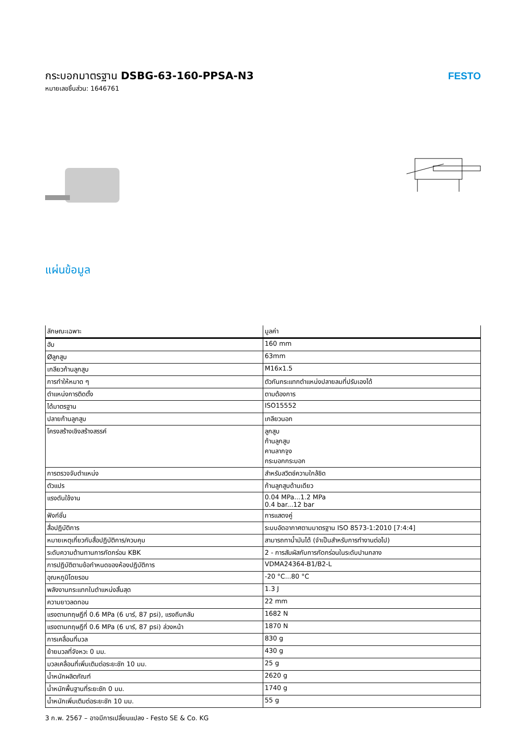กระบอกมาตรฐาน DSBG-63-160-PPSA-N3
หมายเลขชิ้นส่วน: 1646761
FESTO
แผ่นข้อมูล
| ลักษณะเฉพาะ | มูลค่า |
| --- | --- |
| ฮับ | 160 mm |
| Øลูกสูบ | 63mm |
| เกลียวก้านลูกสูบ | M16x1.5 |
| การทำให้หมาด ๆ | ตัวกันกระแทกตำแหน่งปลายลมที่ปรับเองได้ |
| ตำแหน่งการติดตั้ง | ตามต้องการ |
| ได้มาตรฐาน | ISO15552 |
| ปลายก้านลูกสูบ | เกลียวนอก |
| โครงสร้างเชิงสร้างสรรค์ | ลูกสูบ ก้านลูกสูบ คานลากจูง กระบอกกระบอก |
| การตรวจจับตำแหน่ง | สำหรับสวิตช์ความใกล้ชิด |
| ตัวแปร | ก้านลูกสูบด้านเดียว |
| แรงดันใช้งาน | 0.04 MPa...1.2 MPa 0.4 bar...12 bar |
| ฟังก์ชั่น | การแสดงคู่ |
| สื่อปฏิบัติการ | ระบบอัดอากาศตามมาตรฐาน ISO 8573-1:2010 [7:4:4] |
| หมายเหตุเกี่ยวกับสื่อปฏิบัติการ/ควบคุม | สามารถทาน้ำมันได้ (จำเป็นสำหรับการทำงานต่อไป) |
| ระดับความต้านทานการกัดกร่อน KBK | 2 - การสัมผัสกับการกัดกร่อนในระดับปานกลาง |
| การปฏิบัติตามข้อกำหนดของห้องปฏิบัติการ | VDMA24364-B1/B2-L |
| อุณหภูมิโดยรอบ | -20 °C...80 °C |
| พลังงานกระแทกในตำแหน่งสิ้นสุด | 1.3 J |
| ความยาวลดทอน | 22 mm |
| แรงตามทฤษฎีที่ 0.6 MPa (6 บาร์, 87 psi), แรงถีบกลับ | 1682 N |
| แรงตามทฤษฎีที่ 0.6 MPa (6 บาร์, 87 psi) ล่วงหน้า | 1870 N |
| การเคลื่อนที่มวล | 830 g |
| ย้ายมวลที่จังหวะ 0 มม. | 430 g |
| มวลเคลื่อนที่เพิ่มเติมต่อระยะชัก 10 มม. | 25 g |
| น้ำหนักผลิตภัณฑ์ | 2620 g |
| น้ำหนักพื้นฐานที่ระยะชัก 0 มม. | 1740 g |
| น้ำหนักเพิ่มเติมต่อระยะชัก 10 มม. | 55 g |
3 ก.พ. 2567 – อาจมีการเปลี่ยนแปลง - Festo SE & Co. KG